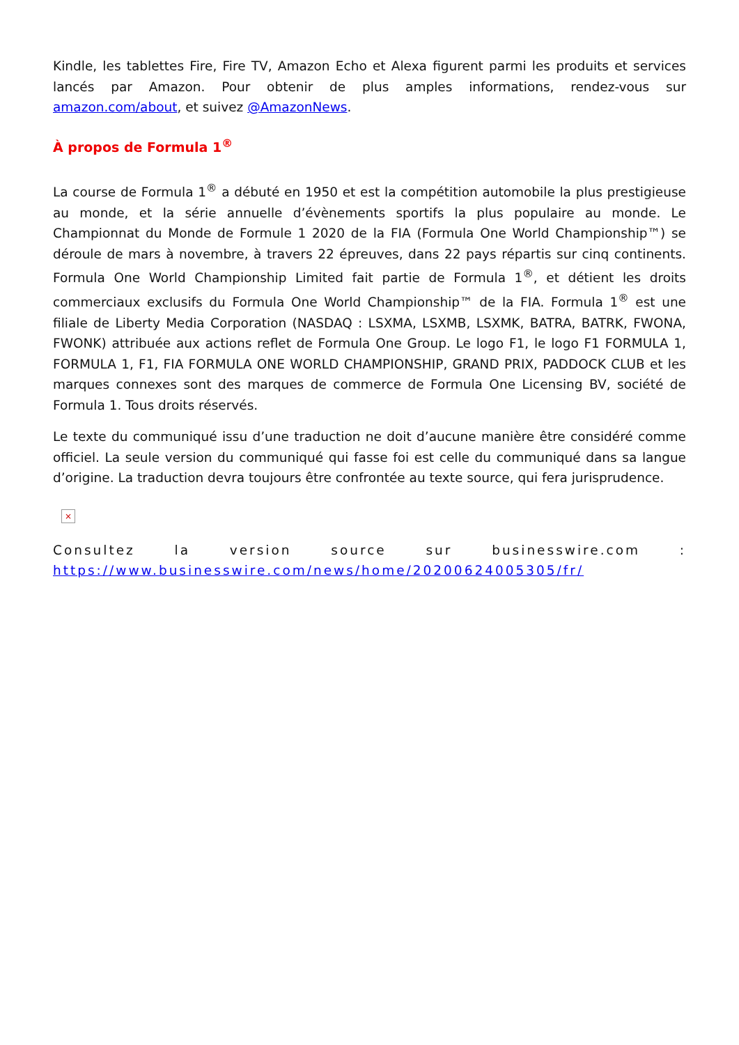Kindle, les tablettes Fire, Fire TV, Amazon Echo et Alexa figurent parmi les produits et services lancés par Amazon. Pour obtenir de plus amples informations, rendez-vous sur amazon.com/about, et suivez @AmazonNews.
À propos de Formula 1<sup>®</sup>
La course de Formula 1<sup>®</sup> a débuté en 1950 et est la compétition automobile la plus prestigieuse au monde, et la série annuelle d’évènements sportifs la plus populaire au monde. Le Championnat du Monde de Formule 1 2020 de la FIA (Formula One World Championship™) se déroule de mars à novembre, à travers 22 épreuves, dans 22 pays répartis sur cinq continents. Formula One World Championship Limited fait partie de Formula 1<sup>®</sup>, et détient les droits commerciaux exclusifs du Formula One World Championship™ de la FIA. Formula 1<sup>®</sup> est une filiale de Liberty Media Corporation (NASDAQ : LSXMA, LSXMB, LSXMK, BATRA, BATRK, FWONA, FWONK) attribuée aux actions reflet de Formula One Group. Le logo F1, le logo F1 FORMULA 1, FORMULA 1, F1, FIA FORMULA ONE WORLD CHAMPIONSHIP, GRAND PRIX, PADDOCK CLUB et les marques connexes sont des marques de commerce de Formula One Licensing BV, société de Formula 1. Tous droits réservés.
Le texte du communiqué issu d’une traduction ne doit d’aucune manière être considéré comme officiel. La seule version du communiqué qui fasse foi est celle du communiqué dans sa langue d’origine. La traduction devra toujours être confrontée au texte source, qui fera jurisprudence.
×
Consultez la version source sur businesswire.com : https://www.businesswire.com/news/home/20200624005305/fr/